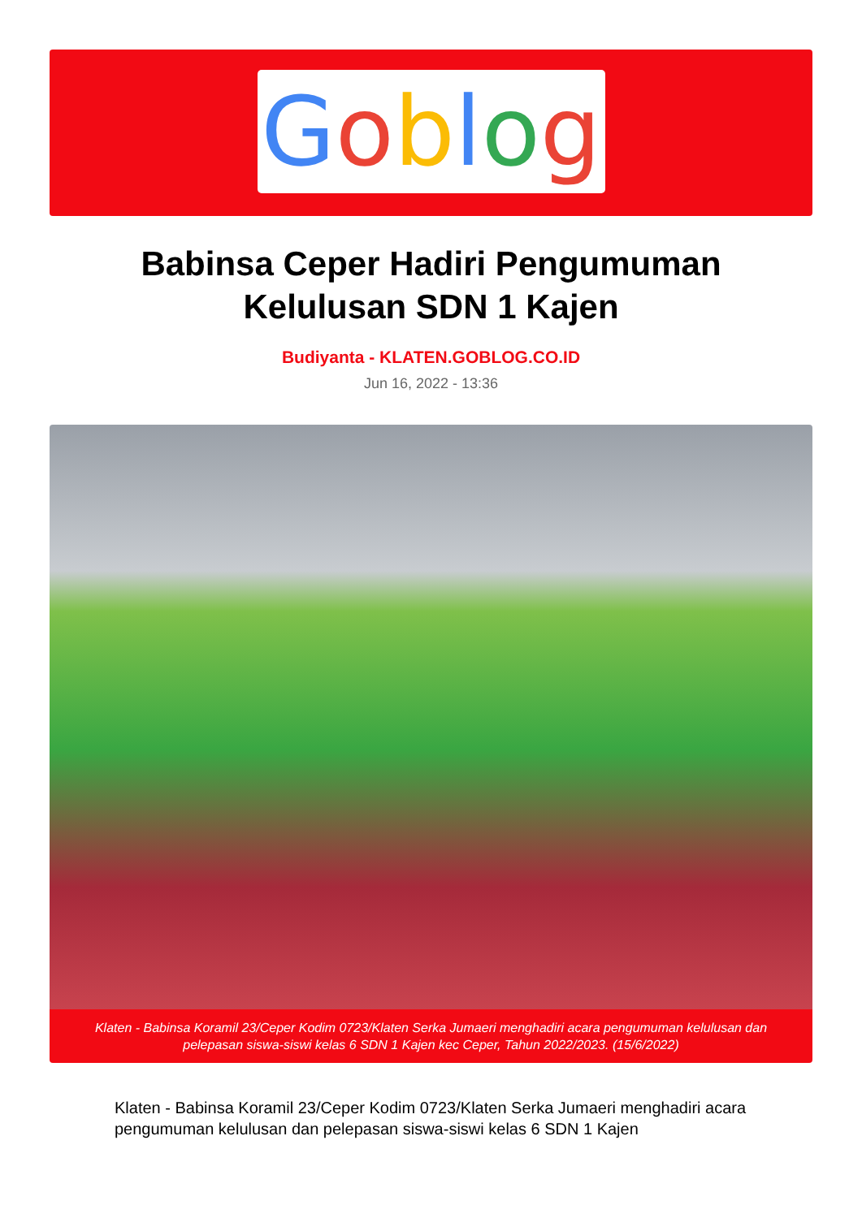Goblog
Babinsa Ceper Hadiri Pengumuman Kelulusan SDN 1 Kajen
Budiyanta - KLATEN.GOBLOG.CO.ID
Jun 16, 2022 - 13:36
Klaten - Babinsa Koramil 23/Ceper Kodim 0723/Klaten Serka Jumaeri menghadiri acara pengumuman kelulusan dan pelepasan siswa-siswi kelas 6 SDN 1 Kajen kec Ceper, Tahun 2022/2023. (15/6/2022)
Klaten - Babinsa Koramil 23/Ceper Kodim 0723/Klaten Serka Jumaeri menghadiri acara pengumuman kelulusan dan pelepasan siswa-siswi kelas 6 SDN 1 Kajen